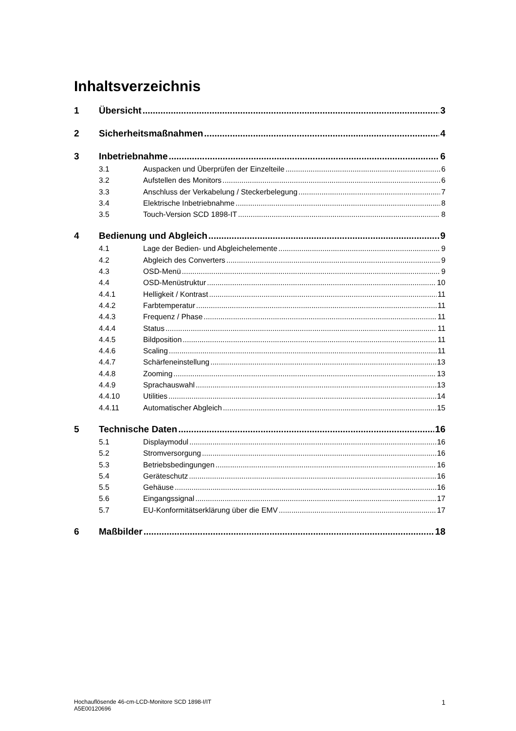Inhaltsverzeichnis
1 Übersicht 3
2 Sicherheitsmaßnahmen 4
3 Inbetriebnahme 6
3.1 Auspacken und Überprüfen der Einzelteile 6
3.2 Aufstellen des Monitors 6
3.3 Anschluss der Verkabelung / Steckerbelegung 7
3.4 Elektrische Inbetriebnahme 8
3.5 Touch-Version SCD 1898-IT 8
4 Bedienung und Abgleich 9
4.1 Lage der Bedien- und Abgleichelemente 9
4.2 Abgleich des Converters 9
4.3 OSD-Menü 9
4.4 OSD-Menüstruktur 10
4.4.1 Helligkeit / Kontrast 11
4.4.2 Farbtemperatur 11
4.4.3 Frequenz / Phase 11
4.4.4 Status 11
4.4.5 Bildposition 11
4.4.6 Scaling 11
4.4.7 Schärfeneinstellung 13
4.4.8 Zooming 13
4.4.9 Sprachauswahl 13
4.4.10 Utilities 14
4.4.11 Automatischer Abgleich 15
5 Technische Daten 16
5.1 Displaymodul 16
5.2 Stromversorgung 16
5.3 Betriebsbedingungen 16
5.4 Geräteschutz 16
5.5 Gehäuse 16
5.6 Eingangssignal 17
5.7 EU-Konformitätserklärung über die EMV 17
6 Maßbilder 18
Hochauflösende 46-cm-LCD-Monitore SCD 1898-I/IT
A5E00120696
1